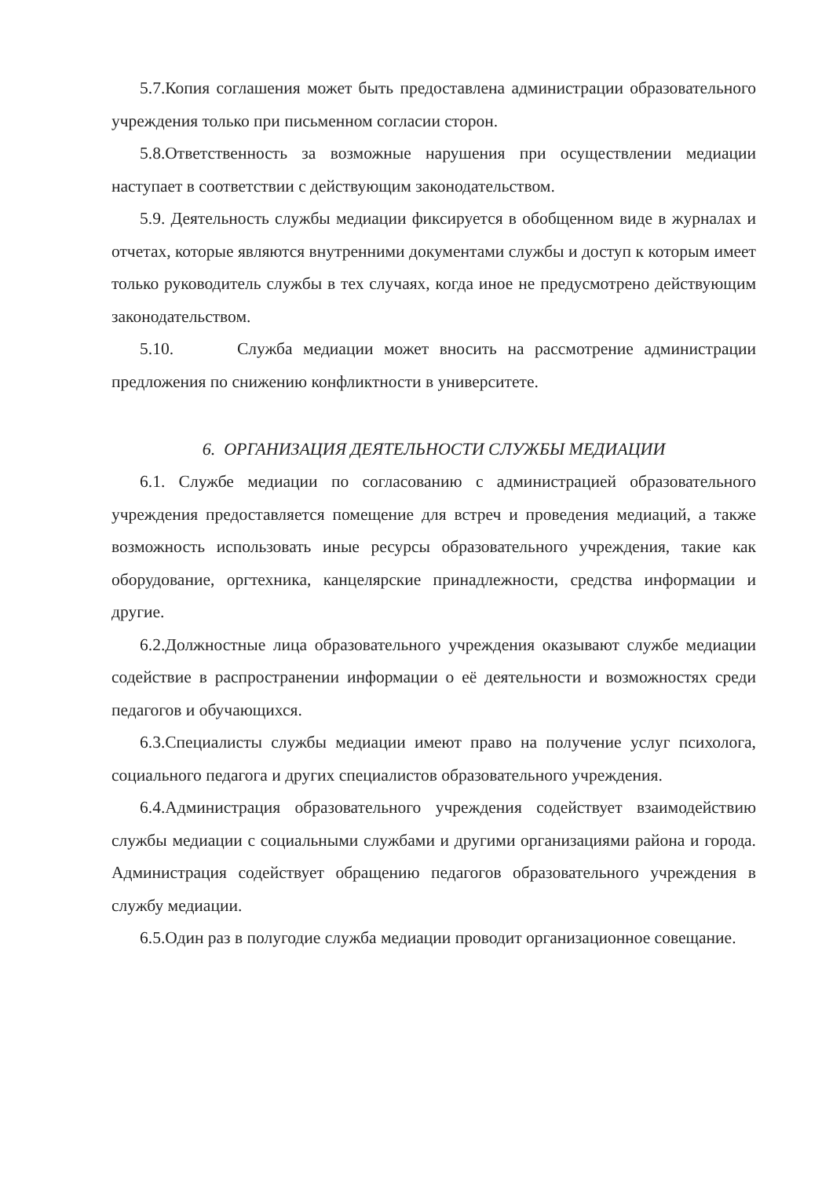5.7.Копия соглашения может быть предоставлена администрации образовательного учреждения только при письменном согласии сторон.
5.8.Ответственность за возможные нарушения при осуществлении медиации наступает в соответствии с действующим законодательством.
5.9. Деятельность службы медиации фиксируется в обобщенном виде в журналах и отчетах, которые являются внутренними документами службы и доступ к которым имеет только руководитель службы в тех случаях, когда иное не предусмотрено действующим законодательством.
5.10. Служба медиации может вносить на рассмотрение администрации предложения по снижению конфликтности в университете.
6. ОРГАНИЗАЦИЯ ДЕЯТЕЛЬНОСТИ СЛУЖБЫ МЕДИАЦИИ
6.1. Службе медиации по согласованию с администрацией образовательного учреждения предоставляется помещение для встреч и проведения медиаций, а также возможность использовать иные ресурсы образовательного учреждения, такие как оборудование, оргтехника, канцелярские принадлежности, средства информации и другие.
6.2.Должностные лица образовательного учреждения оказывают службе медиации содействие в распространении информации о её деятельности и возможностях среди педагогов и обучающихся.
6.3.Специалисты службы медиации имеют право на получение услуг психолога, социального педагога и других специалистов образовательного учреждения.
6.4.Администрация образовательного учреждения содействует взаимодействию службы медиации с социальными службами и другими организациями района и города. Администрация содействует обращению педагогов образовательного учреждения в службу медиации.
6.5.Один раз в полугодие служба медиации проводит организационное совещание.